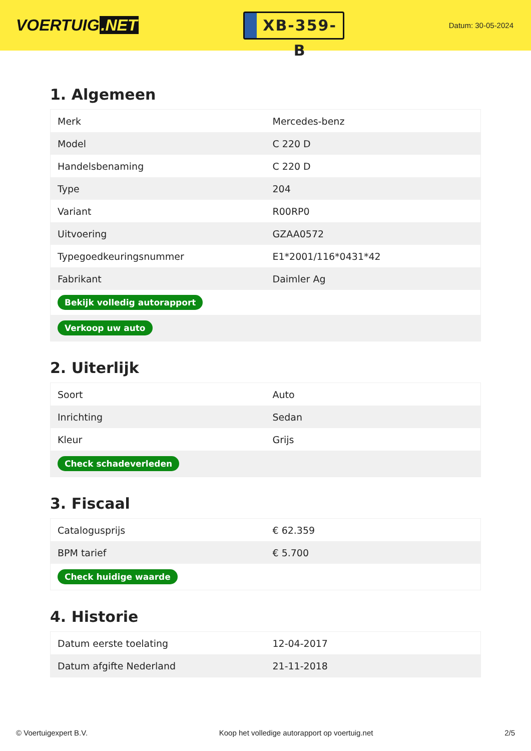VOERTUIG.NET
XB-359-B
Datum: 30-05-2024
1. Algemeen
| Merk | Mercedes-benz |
| Model | C 220 D |
| Handelsbenaming | C 220 D |
| Type | 204 |
| Variant | R00RP0 |
| Uitvoering | GZAA0572 |
| Typegoedkeuringsnummer | E1*2001/116*0431*42 |
| Fabrikant | Daimler Ag |
| Bekijk volledig autorapport | |
| Verkoop uw auto | |
2. Uiterlijk
| Soort | Auto |
| Inrichting | Sedan |
| Kleur | Grijs |
| Check schadeverleden | |
3. Fiscaal
| Catalogusprijs | € 62.359 |
| BPM tarief | € 5.700 |
| Check huidige waarde | |
4. Historie
| Datum eerste toelating | 12-04-2017 |
| Datum afgifte Nederland | 21-11-2018 |
© Voertuigexpert B.V. Koop het volledige autorapport op voertuig.net 2/5